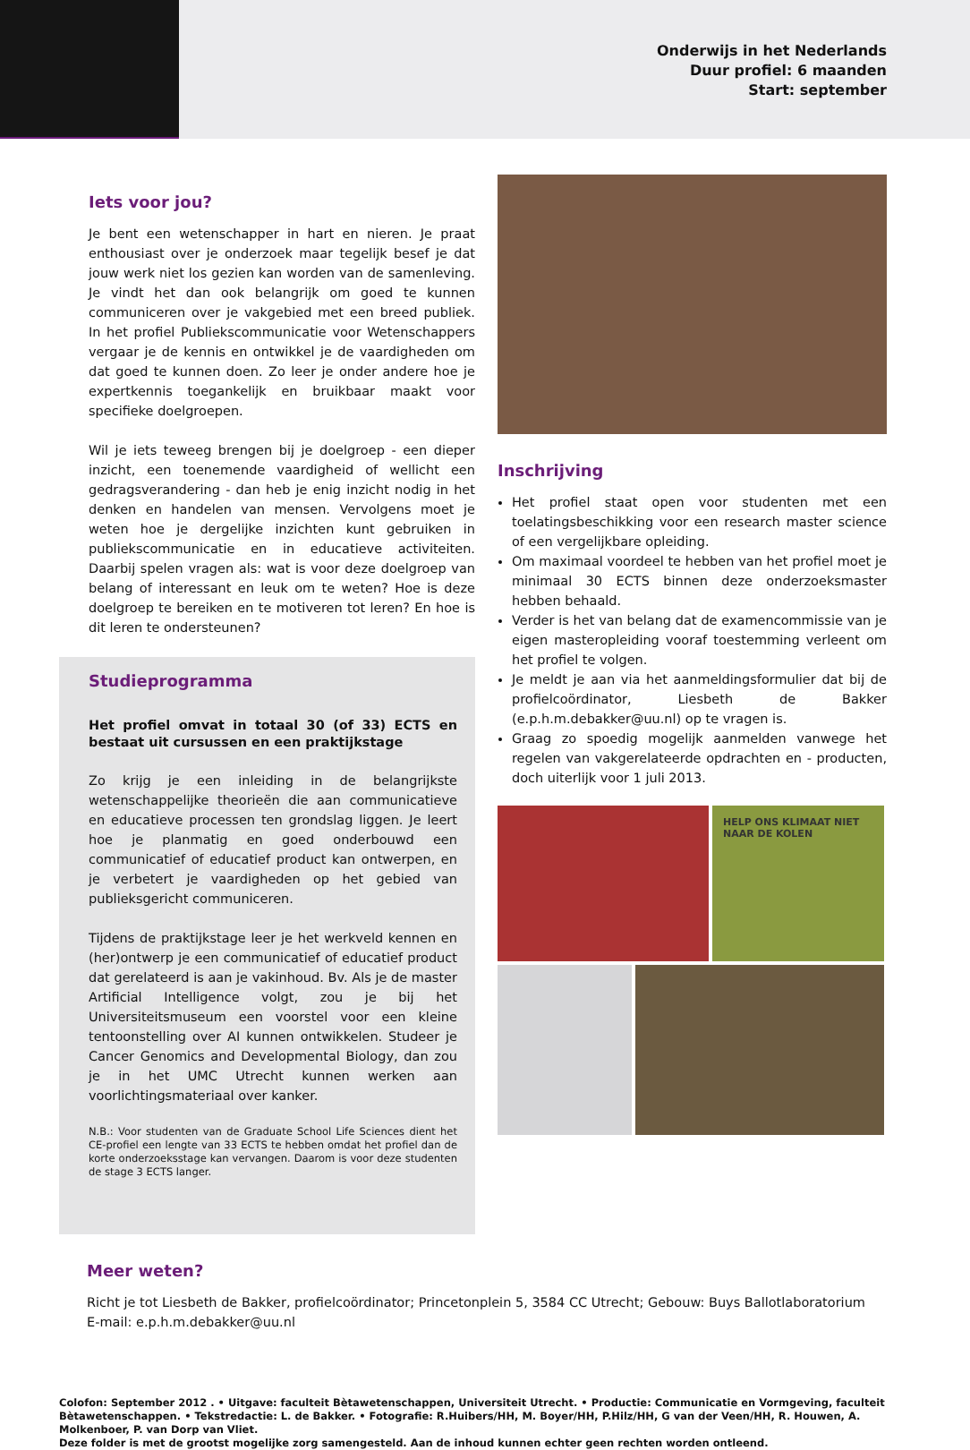Onderwijs in het Nederlands
Duur profiel: 6 maanden
Start: september
Iets voor jou?
Je bent een wetenschapper in hart en nieren. Je praat enthousiast over je onderzoek maar tegelijk besef je dat jouw werk niet los gezien kan worden van de samenleving. Je vindt het dan ook belangrijk om goed te kunnen communiceren over je vakgebied met een breed publiek. In het profiel Publiekscommunicatie voor Wetenschappers vergaar je de kennis en ontwikkel je de vaardigheden om dat goed te kunnen doen. Zo leer je onder andere hoe je expertkennis toegankelijk en bruikbaar maakt voor specifieke doelgroepen.
Wil je iets teweeg brengen bij je doelgroep - een dieper inzicht, een toenemende vaardigheid of wellicht een gedragsverandering - dan heb je enig inzicht nodig in het denken en handelen van mensen. Vervolgens moet je weten hoe je dergelijke inzichten kunt gebruiken in publiekscommunicatie en in educatieve activiteiten. Daarbij spelen vragen als: wat is voor deze doelgroep van belang of interessant en leuk om te weten? Hoe is deze doelgroep te bereiken en te motiveren tot leren? En hoe is dit leren te ondersteunen?
Studieprogramma
Het profiel omvat in totaal 30 (of 33) ECTS en bestaat uit cursussen en een praktijkstage
Zo krijg je een inleiding in de belangrijkste wetenschappelijke theorieën die aan communicatieve en educatieve processen ten grondslag liggen. Je leert hoe je planmatig en goed onderbouwd een communicatief of educatief product kan ontwerpen, en je verbetert je vaardigheden op het gebied van publieksgericht communiceren.
Tijdens de praktijkstage leer je het werkveld kennen en (her)ontwerp je een communicatief of educatief product dat gerelateerd is aan je vakinhoud. Bv. Als je de master Artificial Intelligence volgt, zou je bij het Universiteitsmuseum een voorstel voor een kleine tentoonstelling over AI kunnen ontwikkelen. Studeer je Cancer Genomics and Developmental Biology, dan zou je in het UMC Utrecht kunnen werken aan voorlichtingsmateriaal over kanker.
N.B.: Voor studenten van de Graduate School Life Sciences dient het CE-profiel een lengte van 33 ECTS te hebben omdat het profiel dan de korte onderzoeksstage kan vervangen. Daarom is voor deze studenten de stage 3 ECTS langer.
Inschrijving
Het profiel staat open voor studenten met een toelatingsbeschikking voor een research master science of een vergelijkbare opleiding.
Om maximaal voordeel te hebben van het profiel moet je minimaal 30 ECTS binnen deze onderzoeksmaster hebben behaald.
Verder is het van belang dat de examencommissie van je eigen masteropleiding vooraf toestemming verleent om het profiel te volgen.
Je meldt je aan via het aanmeldingsformulier dat bij de profielcoördinator, Liesbeth de Bakker (e.p.h.m.debakker@uu.nl) op te vragen is.
Graag zo spoedig mogelijk aanmelden vanwege het regelen van vakgerelateerde opdrachten en - producten, doch uiterlijk voor 1 juli 2013.
HELP ONS KLIMAAT NIET NAAR DE KOLEN
Meer weten?
Richt je tot Liesbeth de Bakker, profielcoördinator; Princetonplein 5, 3584 CC Utrecht; Gebouw: Buys Ballotlaboratorium
E-mail: e.p.h.m.debakker@uu.nl
Colofon: September 2012 . • Uitgave: faculteit Bètawetenschappen, Universiteit Utrecht. • Productie: Communicatie en Vormgeving, faculteit Bètawetenschappen. • Tekstredactie: L. de Bakker. • Fotografie: R.Huibers/HH, M. Boyer/HH, P.Hilz/HH, G van der Veen/HH, R. Houwen, A. Molkenboer, P. van Dorp van Vliet.
Deze folder is met de grootst mogelijke zorg samengesteld. Aan de inhoud kunnen echter geen rechten worden ontleend.